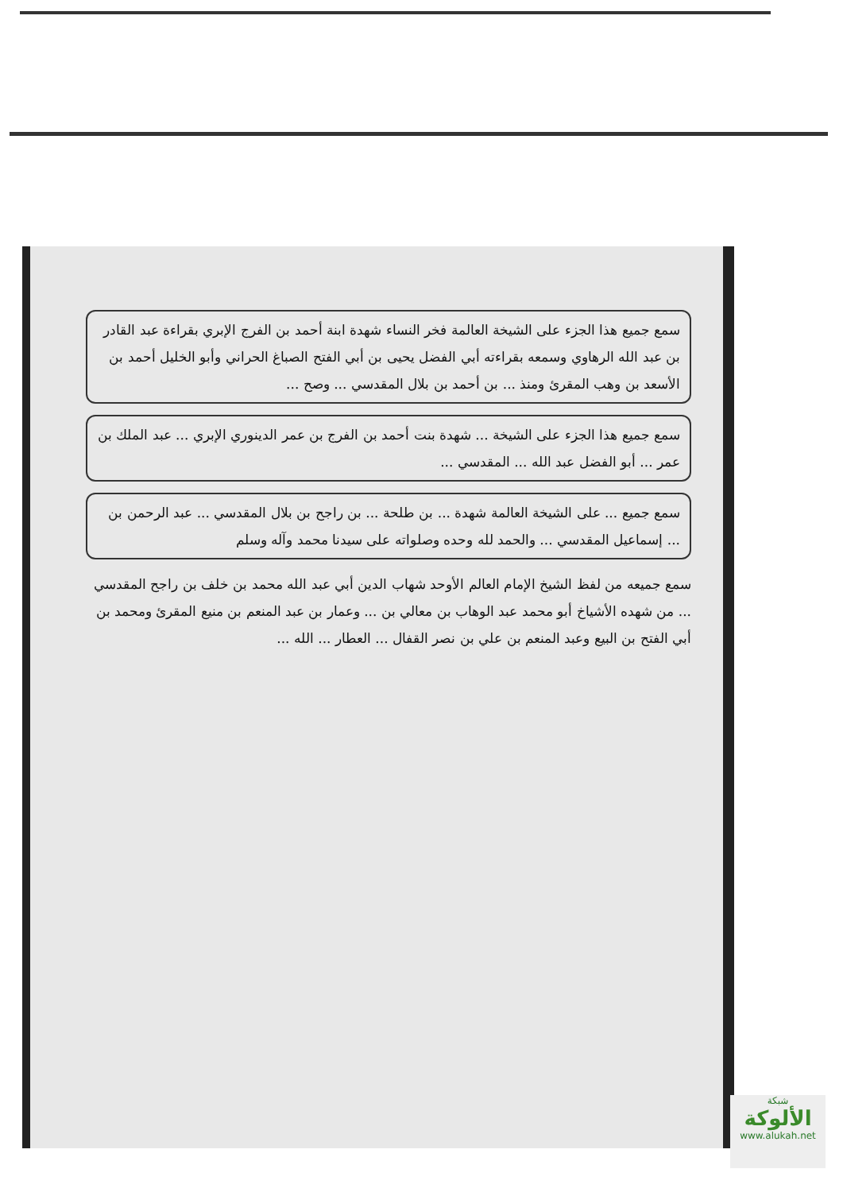سمع جميع هذا الجزء على الشيخة العالمة فخر النساء شهدة ابنة أحمد بن الفرج الإبري بقراءة عبد القادر بن عبد الله الرهاوي وسمعه بقراءته أبي الفضل يحيى بن أبي الفتح الصباغ الحراني وأبو الخليل أحمد بن الأسعد بن وهب المقرئ ومنذ ... بن أحمد بن بلال المقدسي ... وصح ...
سمع جميع هذا الجزء على الشيخة ... شهدة بنت أحمد بن الفرج بن عمر الدينوري الإبري ... عبد الملك بن عمر ... أبو الفضل عبد الله ... المقدسي ...
سمع جميع ... على الشيخة العالمة شهدة ... بن طلحة ... بن راجح بن بلال المقدسي ... عبد الرحمن بن ... إسماعيل المقدسي ... والحمد لله وحده وصلواته على سيدنا محمد وآله وسلم
سمع جميعه من لفظ الشيخ الإمام العالم الأوحد شهاب الدين أبي عبد الله محمد بن خلف بن راجح المقدسي ... من شهده الأشياخ أبو محمد عبد الوهاب بن معالي بن ... وعمار بن عبد المنعم بن منيع المقرئ ومحمد بن أبي الفتح بن البيع وعبد المنعم بن علي بن نصر القفال ... العطار ... الله ...
شبكة
الألوكة
www.alukah.net